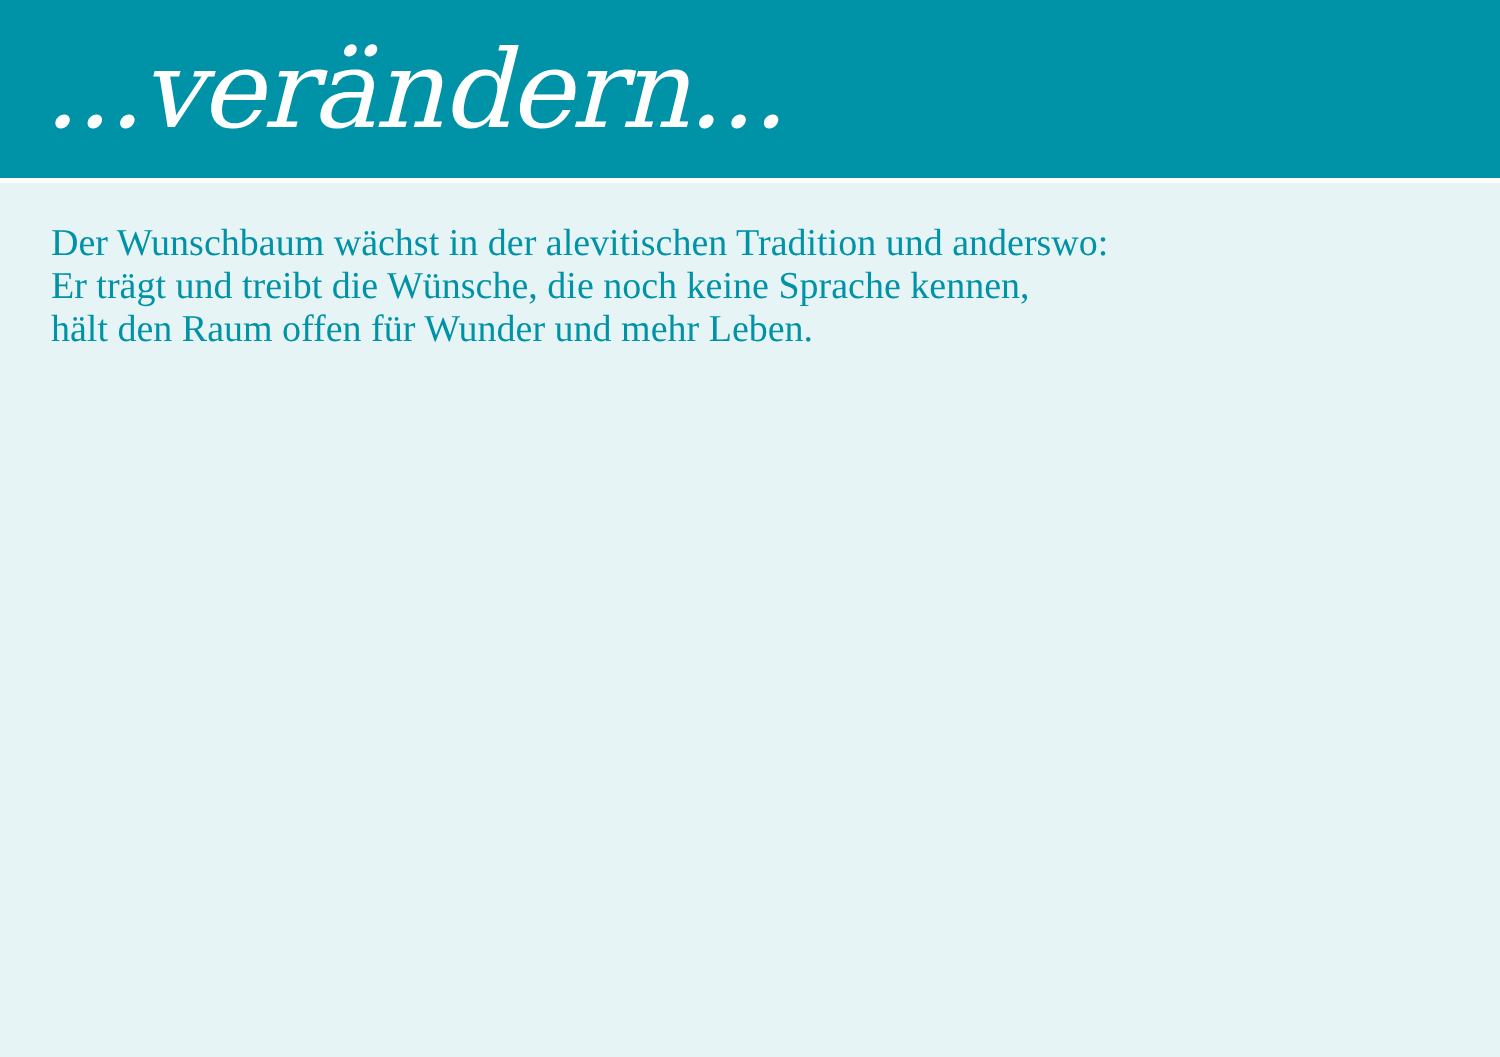...verändern...
Der Wunschbaum wächst in der alevitischen Tradition und anderswo:
Er trägt und treibt die Wünsche, die noch keine Sprache kennen,
hält den Raum offen für Wunder und mehr Leben.